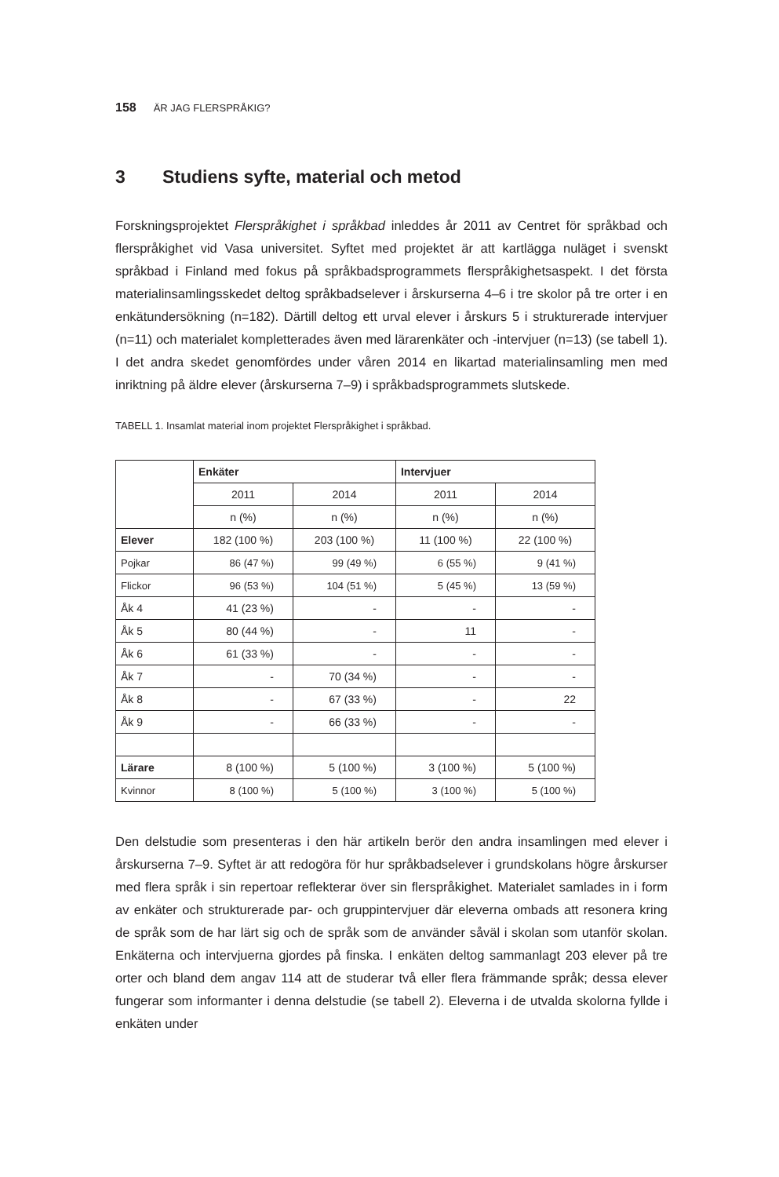158 ÄR JAG FLERSPRÅKIG?
3 Studiens syfte, material och metod
Forskningsprojektet Flerspråkighet i språkbad inleddes år 2011 av Centret för språkbad och flerspråkighet vid Vasa universitet. Syftet med projektet är att kartlägga nuläget i svenskt språkbad i Finland med fokus på språkbadsprogrammets flerspråkighetsaspekt. I det första materialinsamlingsskedet deltog språkbadselever i årskurserna 4–6 i tre skolor på tre orter i en enkätundersökning (n=182). Därtill deltog ett urval elever i årskurs 5 i strukturerade intervjuer (n=11) och materialet kompletterades även med lärarenkäter och -intervjuer (n=13) (se tabell 1). I det andra skedet genomfördes under våren 2014 en likartad materialinsamling men med inriktning på äldre elever (årskurserna 7–9) i språkbadsprogrammets slutskede.
TABELL 1. Insamlat material inom projektet Flerspråkighet i språkbad.
| | Enkäter | | Intervjuer | |
| | 2011 | 2014 | 2011 | 2014 |
| | n (%) | n (%) | n (%) | n (%) |
| Elever | 182 (100 %) | 203 (100 %) | 11 (100 %) | 22 (100 %) |
| Pojkar | 86 (47 %) | 99 (49 %) | 6 (55 %) | 9 (41 %) |
| Flickor | 96 (53 %) | 104 (51 %) | 5 (45 %) | 13 (59 %) |
| Åk 4 | 41 (23 %) | - | - | - |
| Åk 5 | 80 (44 %) | - | 11 | - |
| Åk 6 | 61 (33 %) | - | - | - |
| Åk 7 | - | 70 (34 %) | - | - |
| Åk 8 | - | 67 (33 %) | - | 22 |
| Åk 9 | - | 66 (33 %) | - | - |
| Lärare | 8 (100 %) | 5 (100 %) | 3 (100 %) | 5 (100 %) |
| Kvinnor | 8 (100 %) | 5 (100 %) | 3 (100 %) | 5 (100 %) |
Den delstudie som presenteras i den här artikeln berör den andra insamlingen med elever i årskurserna 7–9. Syftet är att redogöra för hur språkbadselever i grundskolans högre årskurser med flera språk i sin repertoar reflekterar över sin flerspråkighet. Materialet samlades in i form av enkäter och strukturerade par- och gruppintervjuer där eleverna ombads att resonera kring de språk som de har lärt sig och de språk som de använder såväl i skolan som utanför skolan. Enkäterna och intervjuerna gjordes på finska. I enkäten deltog sammanlagt 203 elever på tre orter och bland dem angav 114 att de studerar två eller flera främmande språk; dessa elever fungerar som informanter i denna delstudie (se tabell 2). Eleverna i de utvalda skolorna fyllde i enkäten under